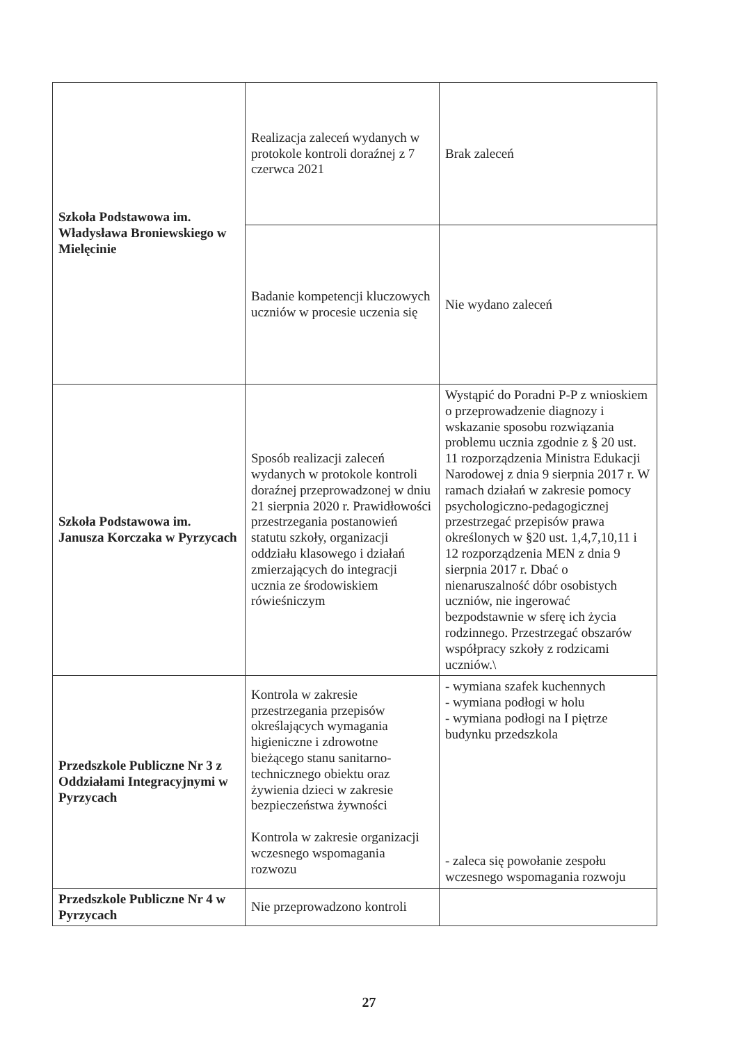| Szkoła Podstawowa im. Władysława Broniewskiego w Mielęcinie | Realizacja zaleceń wydanych w protokole kontroli doraźnej z 7 czerwca 2021 | Brak zaleceń |
| | Badanie kompetencji kluczowych uczniów w procesie uczenia się | Nie wydano zaleceń |
| Szkoła Podstawowa im. Janusza Korczaka w Pyrzycach | Sposób realizacji zaleceń wydanych w protokole kontroli doraźnej przeprowadzonej w dniu 21 sierpnia 2020 r. Prawidłowości przestrzegania postanowień statutu szkoły, organizacji oddziału klasowego i działań zmierzających do integracji ucznia ze środowiskiem rówieśniczym | Wystąpić do Poradni P-P z wnioskiem o przeprowadzenie diagnozy i wskazanie sposobu rozwiązania problemu ucznia zgodnie z § 20 ust. 11 rozporządzenia Ministra Edukacji Narodowej z dnia 9 sierpnia 2017 r. W ramach działań w zakresie pomocy psychologiczno-pedagogicznej przestrzegać przepisów prawa określonych w §20 ust. 1,4,7,10,11 i 12 rozporządzenia MEN z dnia 9 sierpnia 2017 r. Dbać o nienaruszalność dóbr osobistych uczniów, nie ingerować bezpodstawnie w sferę ich życia rodzinnego. Przestrzegać obszarów współpracy szkoły z rodzicami uczniów.\ |
| Przedszkole Publiczne Nr 3 z Oddziałami Integracyjnymi w Pyrzycach | Kontrola w zakresie przestrzegania przepisów określających wymagania higieniczne i zdrowotne bieżącego stanu sanitarno-technicznego obiektu oraz żywienia dzieci w zakresie bezpieczeństwa żywności Kontrola w zakresie organizacji wczesnego wspomagania rozwozu | - wymiana szafek kuchennych - wymiana podłogi w holu - wymiana podłogi na I piętrze budynku przedszkola - zaleca się powołanie zespołu wczesnego wspomagania rozwoju |
| Przedszkole Publiczne Nr 4 w Pyrzycach | Nie przeprowadzono kontroli | |
27